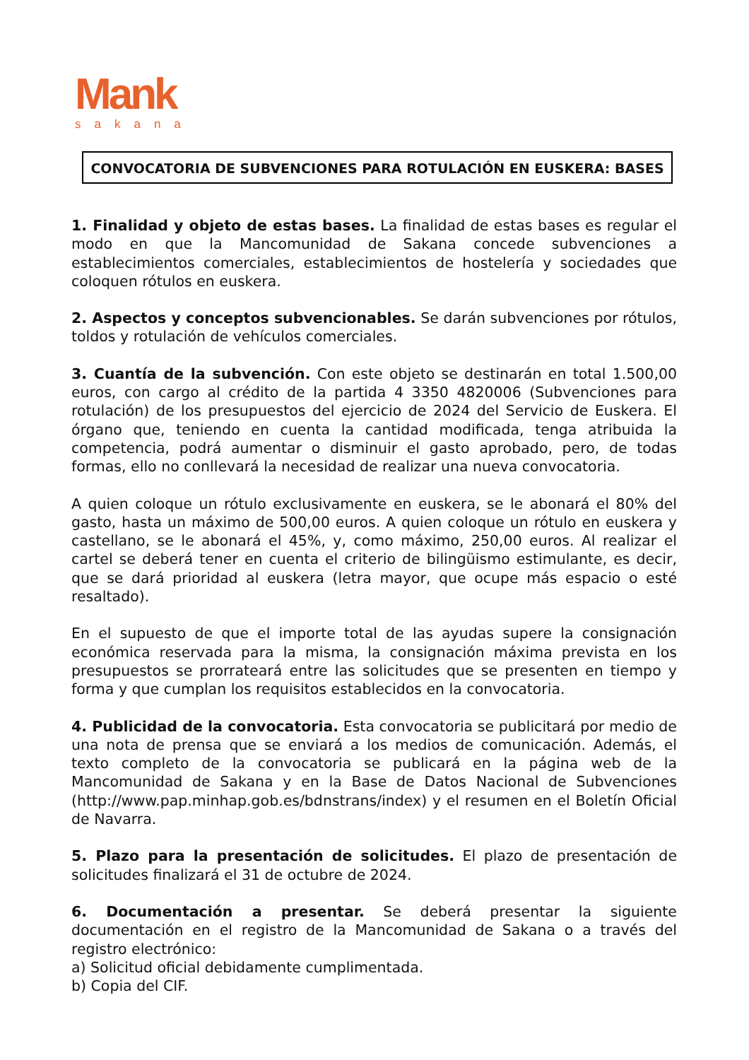Mank
sakana
CONVOCATORIA DE SUBVENCIONES PARA ROTULACIÓN EN EUSKERA: BASES
1. Finalidad y objeto de estas bases. La finalidad de estas bases es regular el modo en que la Mancomunidad de Sakana concede subvenciones a establecimientos comerciales, establecimientos de hostelería y sociedades que coloquen rótulos en euskera.
2. Aspectos y conceptos subvencionables. Se darán subvenciones por rótulos, toldos y rotulación de vehículos comerciales.
3. Cuantía de la subvención. Con este objeto se destinarán en total 1.500,00 euros, con cargo al crédito de la partida 4 3350 4820006 (Subvenciones para rotulación) de los presupuestos del ejercicio de 2024 del Servicio de Euskera. El órgano que, teniendo en cuenta la cantidad modificada, tenga atribuida la competencia, podrá aumentar o disminuir el gasto aprobado, pero, de todas formas, ello no conllevará la necesidad de realizar una nueva convocatoria.
A quien coloque un rótulo exclusivamente en euskera, se le abonará el 80% del gasto, hasta un máximo de 500,00 euros. A quien coloque un rótulo en euskera y castellano, se le abonará el 45%, y, como máximo, 250,00 euros. Al realizar el cartel se deberá tener en cuenta el criterio de bilingüismo estimulante, es decir, que se dará prioridad al euskera (letra mayor, que ocupe más espacio o esté resaltado).
En el supuesto de que el importe total de las ayudas supere la consignación económica reservada para la misma, la consignación máxima prevista en los presupuestos se prorrateará entre las solicitudes que se presenten en tiempo y forma y que cumplan los requisitos establecidos en la convocatoria.
4. Publicidad de la convocatoria. Esta convocatoria se publicitará por medio de una nota de prensa que se enviará a los medios de comunicación. Además, el texto completo de la convocatoria se publicará en la página web de la Mancomunidad de Sakana y en la Base de Datos Nacional de Subvenciones (http://www.pap.minhap.gob.es/bdnstrans/index) y el resumen en el Boletín Oficial de Navarra.
5. Plazo para la presentación de solicitudes. El plazo de presentación de solicitudes finalizará el 31 de octubre de 2024.
6. Documentación a presentar. Se deberá presentar la siguiente documentación en el registro de la Mancomunidad de Sakana o a través del registro electrónico:
a) Solicitud oficial debidamente cumplimentada.
b) Copia del CIF.